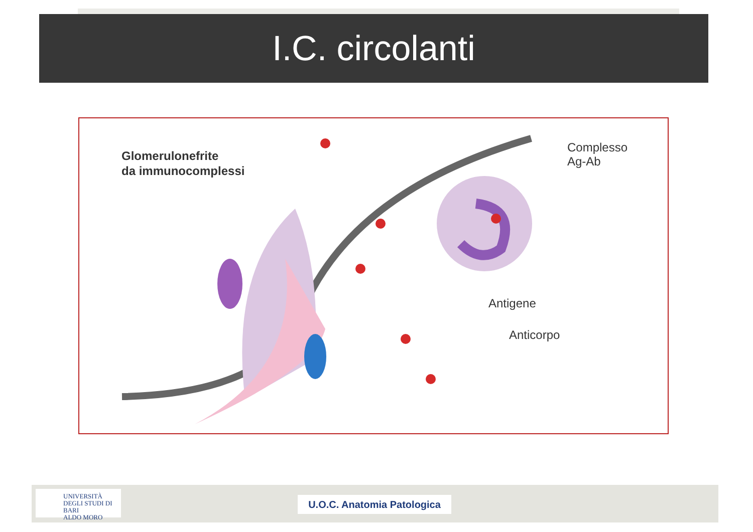I.C. circolanti
Glomerulonefrite
da immunocomplessi
Complesso
Ag-Ab
Antigene
Anticorpo
UNIVERSITÀ
DEGLI STUDI DI BARI
ALDO MORO
U.O.C. Anatomia Patologica